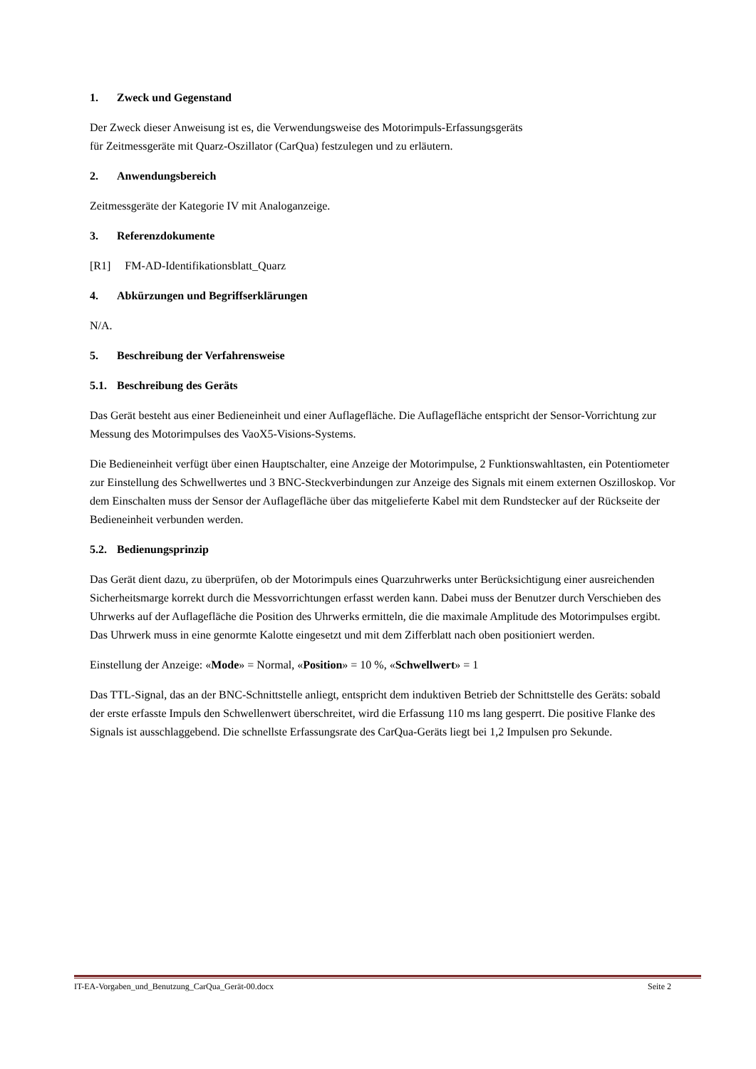1. Zweck und Gegenstand
Der Zweck dieser Anweisung ist es, die Verwendungsweise des Motorimpuls-Erfassungsgeräts
für Zeitmessgeräte mit Quarz-Oszillator (CarQua) festzulegen und zu erläutern.
2. Anwendungsbereich
Zeitmessgeräte der Kategorie IV mit Analoganzeige.
3. Referenzdokumente
[R1] FM-AD-Identifikationsblatt_Quarz
4. Abkürzungen und Begriffserklärungen
N/A.
5. Beschreibung der Verfahrensweise
5.1. Beschreibung des Geräts
Das Gerät besteht aus einer Bedieneinheit und einer Auflagefläche. Die Auflagefläche entspricht der Sensor-Vorrichtung zur Messung des Motorimpulses des VaoX5-Visions-Systems.
Die Bedieneinheit verfügt über einen Hauptschalter, eine Anzeige der Motorimpulse, 2 Funktionswahltasten, ein Potentiometer zur Einstellung des Schwellwertes und 3 BNC-Steckverbindungen zur Anzeige des Signals mit einem externen Oszilloskop. Vor dem Einschalten muss der Sensor der Auflagefläche über das mitgelieferte Kabel mit dem Rundstecker auf der Rückseite der Bedieneinheit verbunden werden.
5.2. Bedienungsprinzip
Das Gerät dient dazu, zu überprüfen, ob der Motorimpuls eines Quarzuhrwerks unter Berücksichtigung einer ausreichenden Sicherheitsmarge korrekt durch die Messvorrichtungen erfasst werden kann. Dabei muss der Benutzer durch Verschieben des Uhrwerks auf der Auflagefläche die Position des Uhrwerks ermitteln, die die maximale Amplitude des Motorimpulses ergibt. Das Uhrwerk muss in eine genormte Kalotte eingesetzt und mit dem Zifferblatt nach oben positioniert werden.
Einstellung der Anzeige: «Mode» = Normal, «Position» = 10 %, «Schwellwert» = 1
Das TTL-Signal, das an der BNC-Schnittstelle anliegt, entspricht dem induktiven Betrieb der Schnittstelle des Geräts: sobald der erste erfasste Impuls den Schwellenwert überschreitet, wird die Erfassung 110 ms lang gesperrt. Die positive Flanke des Signals ist ausschlaggebend. Die schnellste Erfassungsrate des CarQua-Geräts liegt bei 1,2 Impulsen pro Sekunde.
IT-EA-Vorgaben_und_Benutzung_CarQua_Gerät-00.docx Seite 2